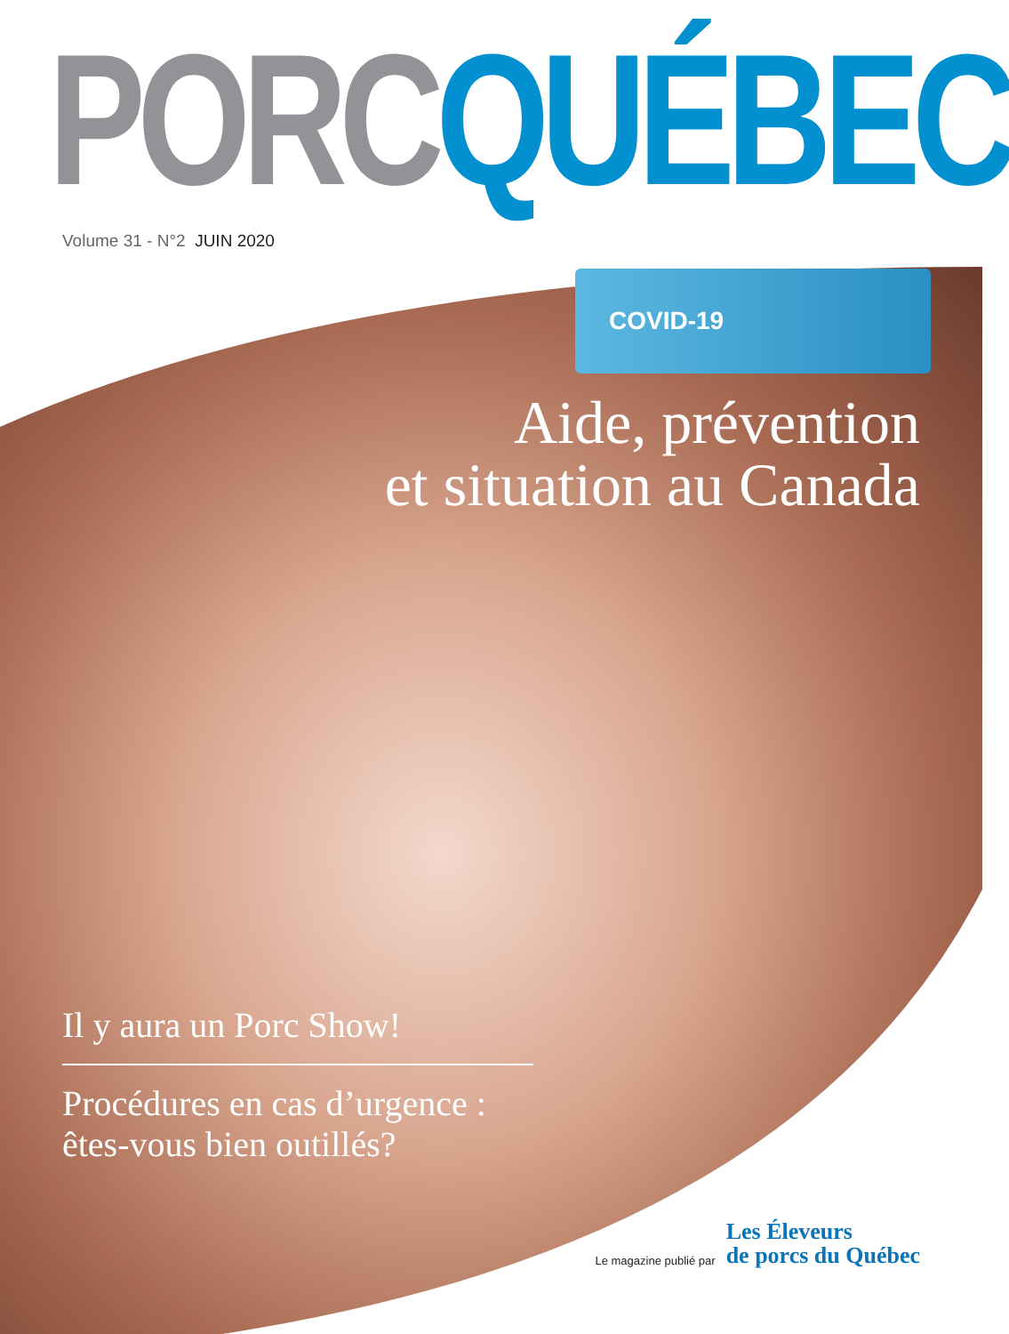PORC QUÉBEC
Volume 31 - N°2 JUIN 2020
COVID-19
Aide, prévention
et situation au Canada
Il y aura un Porc Show!
Procédures en cas d’urgence : êtes-vous bien outillés?
Le magazine publié par
Les Éleveurs
de porcs du Québec